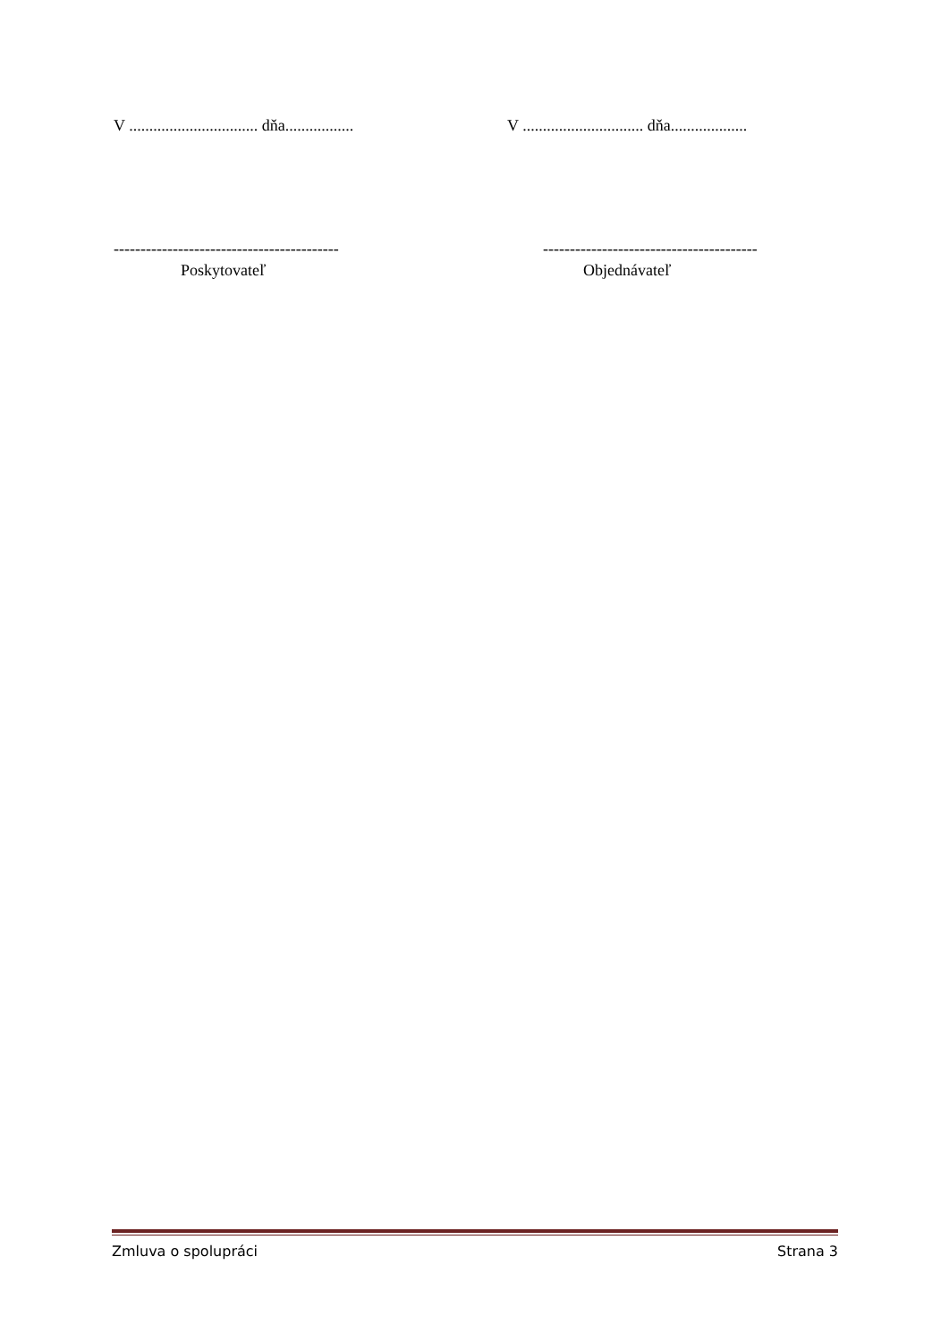V ................................ dňa.................
V .............................. dňa...................
------------------------------------------
----------------------------------------
Poskytovateľ Objednávateľ
Zmluva o spolupráci Strana 3